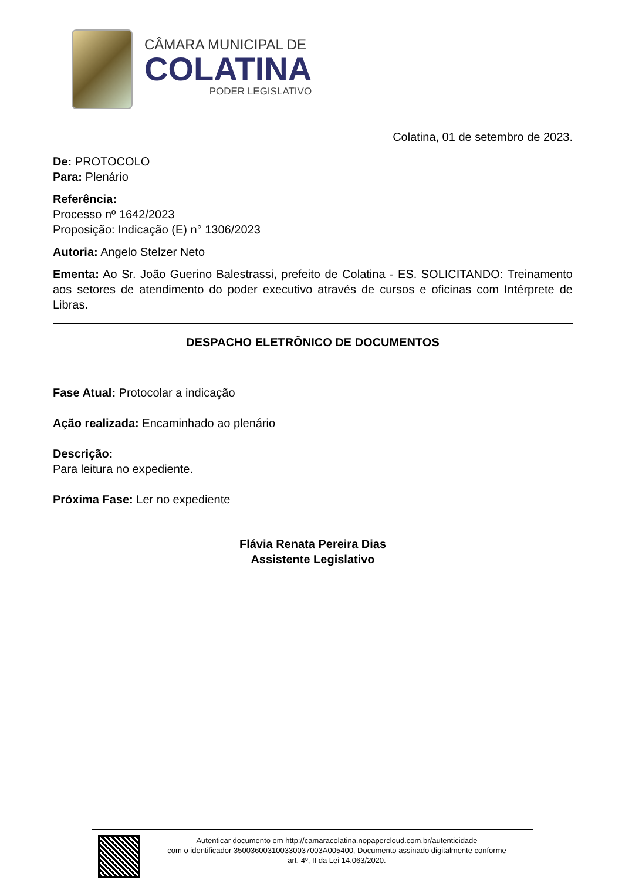CÂMARA MUNICIPAL DE
COLATINA
PODER LEGISLATIVO
Colatina, 01 de setembro de 2023.
De: PROTOCOLO
Para: Plenário
Referência:
Processo nº 1642/2023
Proposição: Indicação (E) n° 1306/2023
Autoria: Angelo Stelzer Neto
Ementa: Ao Sr. João Guerino Balestrassi, prefeito de Colatina - ES. SOLICITANDO: Treinamento aos setores de atendimento do poder executivo através de cursos e oficinas com Intérprete de Libras.
DESPACHO ELETRÔNICO DE DOCUMENTOS
Fase Atual: Protocolar a indicação
Ação realizada: Encaminhado ao plenário
Descrição:
Para leitura no expediente.
Próxima Fase: Ler no expediente
Flávia Renata Pereira Dias
Assistente Legislativo
Autenticar documento em http://camaracolatina.nopapercloud.com.br/autenticidade
com o identificador 350036003100330037003A005400, Documento assinado digitalmente conforme
art. 4º, II da Lei 14.063/2020.